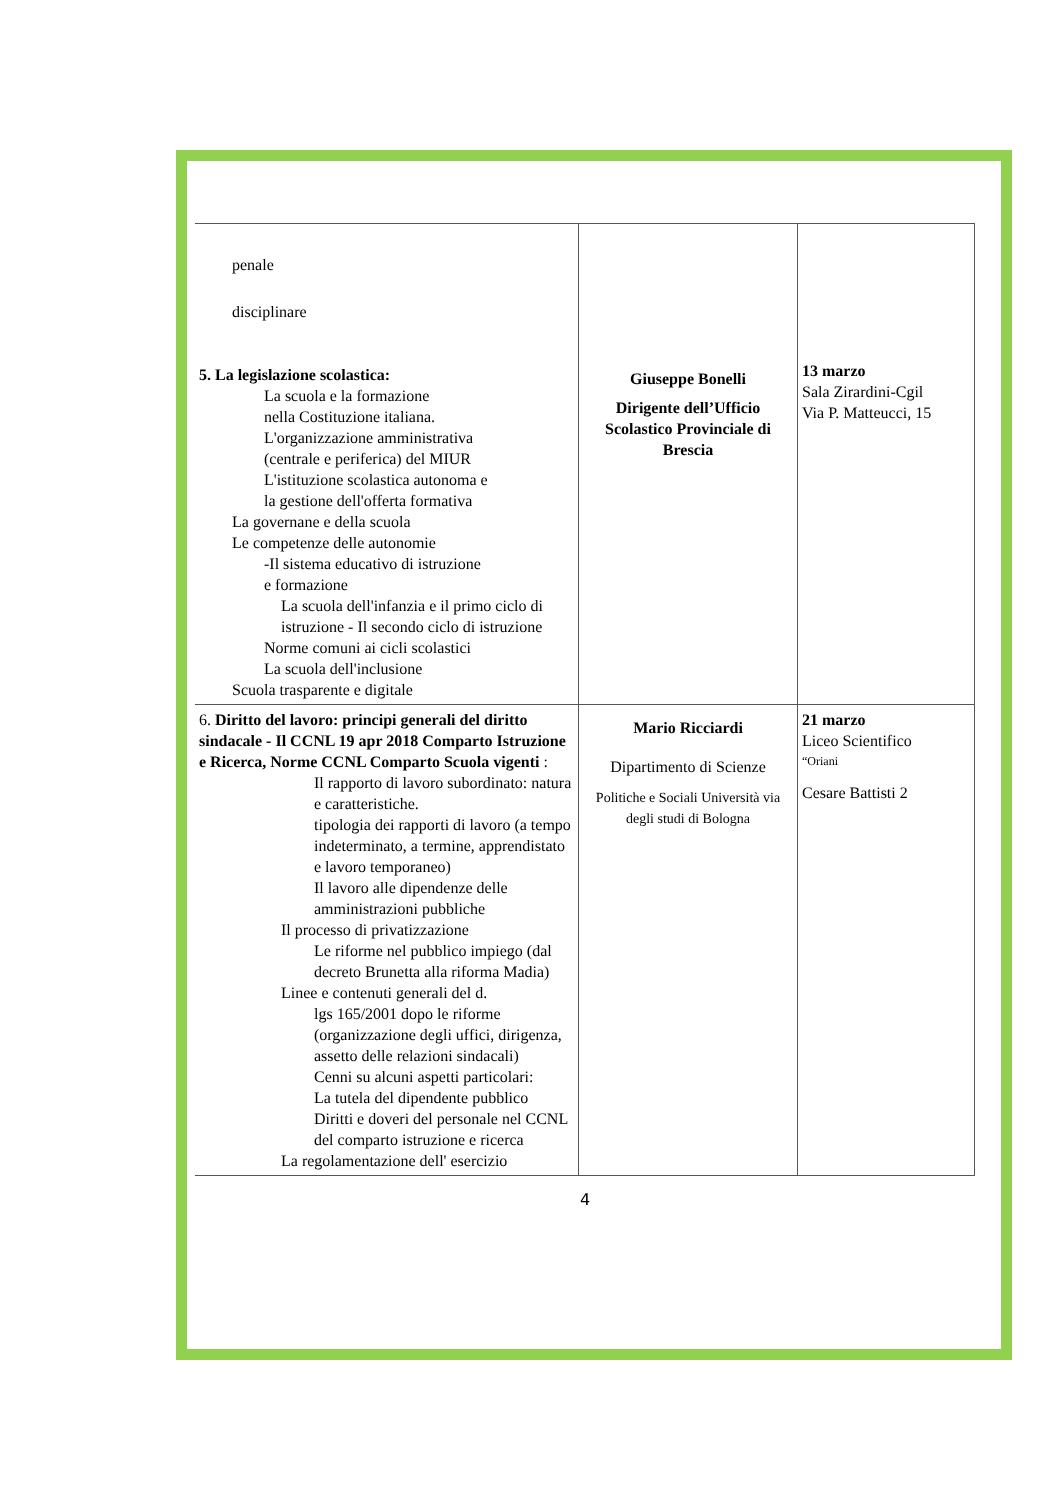| penale disciplinare 5. La legislazione scolastica: La scuola e la formazione nella Costituzione italiana. L'organizzazione amministrativa (centrale e periferica) del MIUR L'istituzione scolastica autonoma e la gestione dell'offerta formativa La governane e della scuola Le competenze delle autonomie -Il sistema educativo di istruzione e formazione La scuola dell'infanzia e il primo ciclo di istruzione - Il secondo ciclo di istruzione Norme comuni ai cicli scolastici La scuola dell'inclusione Scuola trasparente e digitale | Giuseppe Bonelli Dirigente dell’Ufficio Scolastico Provinciale di Brescia | 13 marzo Sala Zirardini-Cgil Via P. Matteucci, 15 |
| 6. Diritto del lavoro: principi generali del diritto sindacale - Il CCNL 19 apr 2018 Comparto Istruzione e Ricerca, Norme CCNL Comparto Scuola vigenti : Il rapporto di lavoro subordinato: natura e caratteristiche. tipologia dei rapporti di lavoro (a tempo indeterminato, a termine, apprendistato e lavoro temporaneo) Il lavoro alle dipendenze delle amministrazioni pubbliche Il processo di privatizzazione Le riforme nel pubblico impiego (dal decreto Brunetta alla riforma Madia) Linee e contenuti generali del d. lgs 165/2001 dopo le riforme (organizzazione degli uffici, dirigenza, assetto delle relazioni sindacali) Cenni su alcuni aspetti particolari: La tutela del dipendente pubblico Diritti e doveri del personale nel CCNL del comparto istruzione e ricerca La regolamentazione dell' esercizio | Mario Ricciardi Dipartimento di Scienze Politiche e Sociali Università via degli studi di Bologna | 21 marzo Liceo Scientifico “Oriani Cesare Battisti 2 |
4